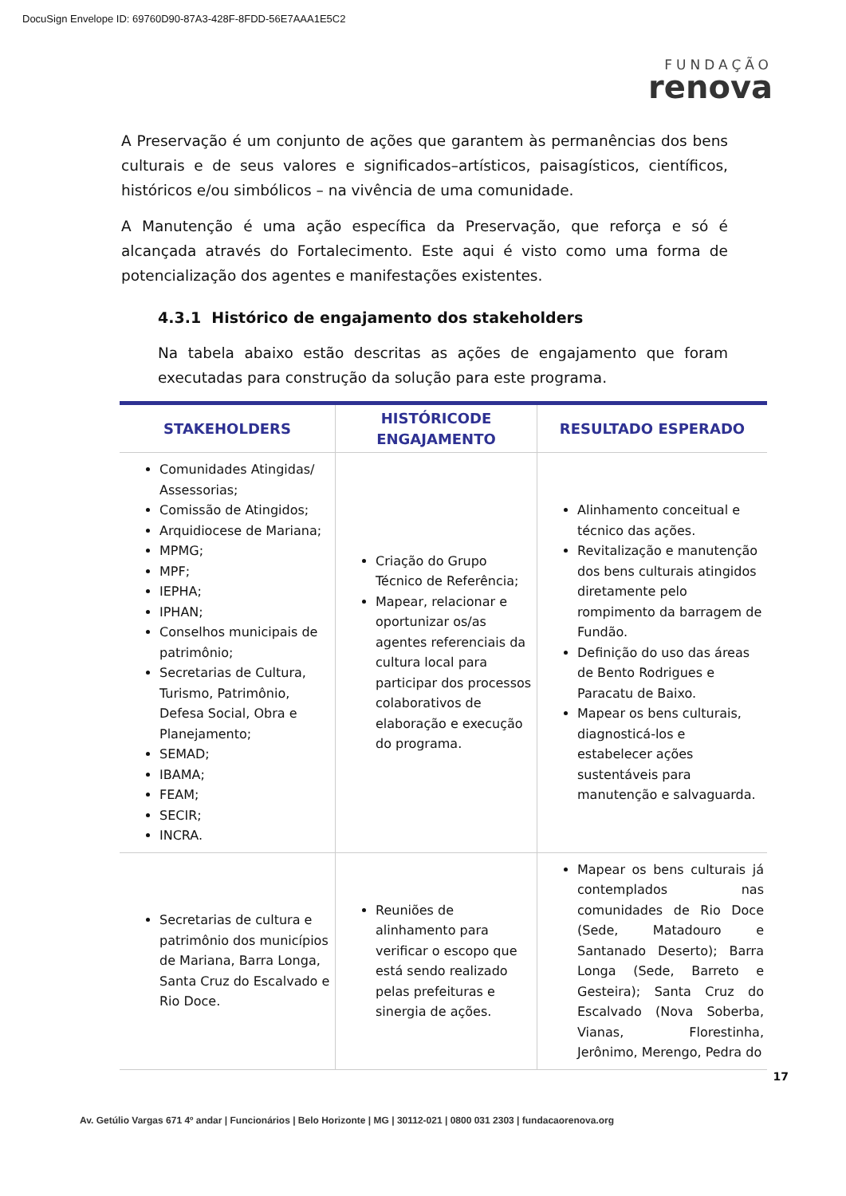DocuSign Envelope ID: 69760D90-87A3-428F-8FDD-56E7AAA1E5C2
FUNDAÇÃO
renova
A Preservação é um conjunto de ações que garantem às permanências dos bens culturais e de seus valores e significados–artísticos, paisagísticos, científicos, históricos e/ou simbólicos – na vivência de uma comunidade.
A Manutenção é uma ação específica da Preservação, que reforça e só é alcançada através do Fortalecimento. Este aqui é visto como uma forma de potencialização dos agentes e manifestações existentes.
4.3.1 Histórico de engajamento dos stakeholders
Na tabela abaixo estão descritas as ações de engajamento que foram executadas para construção da solução para este programa.
| STAKEHOLDERS | HISTÓRICODE ENGAJAMENTO | RESULTADO ESPERADO |
| --- | --- | --- |
| Comunidades Atingidas/ Assessorias; Comissão de Atingidos; Arquidiocese de Mariana; MPMG; MPF; IEPHA; IPHAN; Conselhos municipais de patrimônio; Secretarias de Cultura, Turismo, Patrimônio, Defesa Social, Obra e Planejamento; SEMAD; IBAMA; FEAM; SECIR; INCRA. | Criação do Grupo Técnico de Referência; Mapear, relacionar e oportunizar os/as agentes referenciais da cultura local para participar dos processos colaborativos de elaboração e execução do programa. | Alinhamento conceitual e técnico das ações. Revitalização e manutenção dos bens culturais atingidos diretamente pelo rompimento da barragem de Fundão. Definição do uso das áreas de Bento Rodrigues e Paracatu de Baixo. Mapear os bens culturais, diagnosticá-los e estabelecer ações sustentáveis para manutenção e salvaguarda. |
| Secretarias de cultura e patrimônio dos municípios de Mariana, Barra Longa, Santa Cruz do Escalvado e Rio Doce. | Reuniões de alinhamento para verificar o escopo que está sendo realizado pelas prefeituras e sinergia de ações. | Mapear os bens culturais já contemplados nas comunidades de Rio Doce (Sede, Matadouro e Santanado Deserto); Barra Longa (Sede, Barreto e Gesteira); Santa Cruz do Escalvado (Nova Soberba, Vianas, Florestinha, Jerônimo, Merengo, Pedra do |
17
Av. Getúlio Vargas 671 4º andar | Funcionários | Belo Horizonte | MG | 30112-021 | 0800 031 2303 | fundacaorenova.org